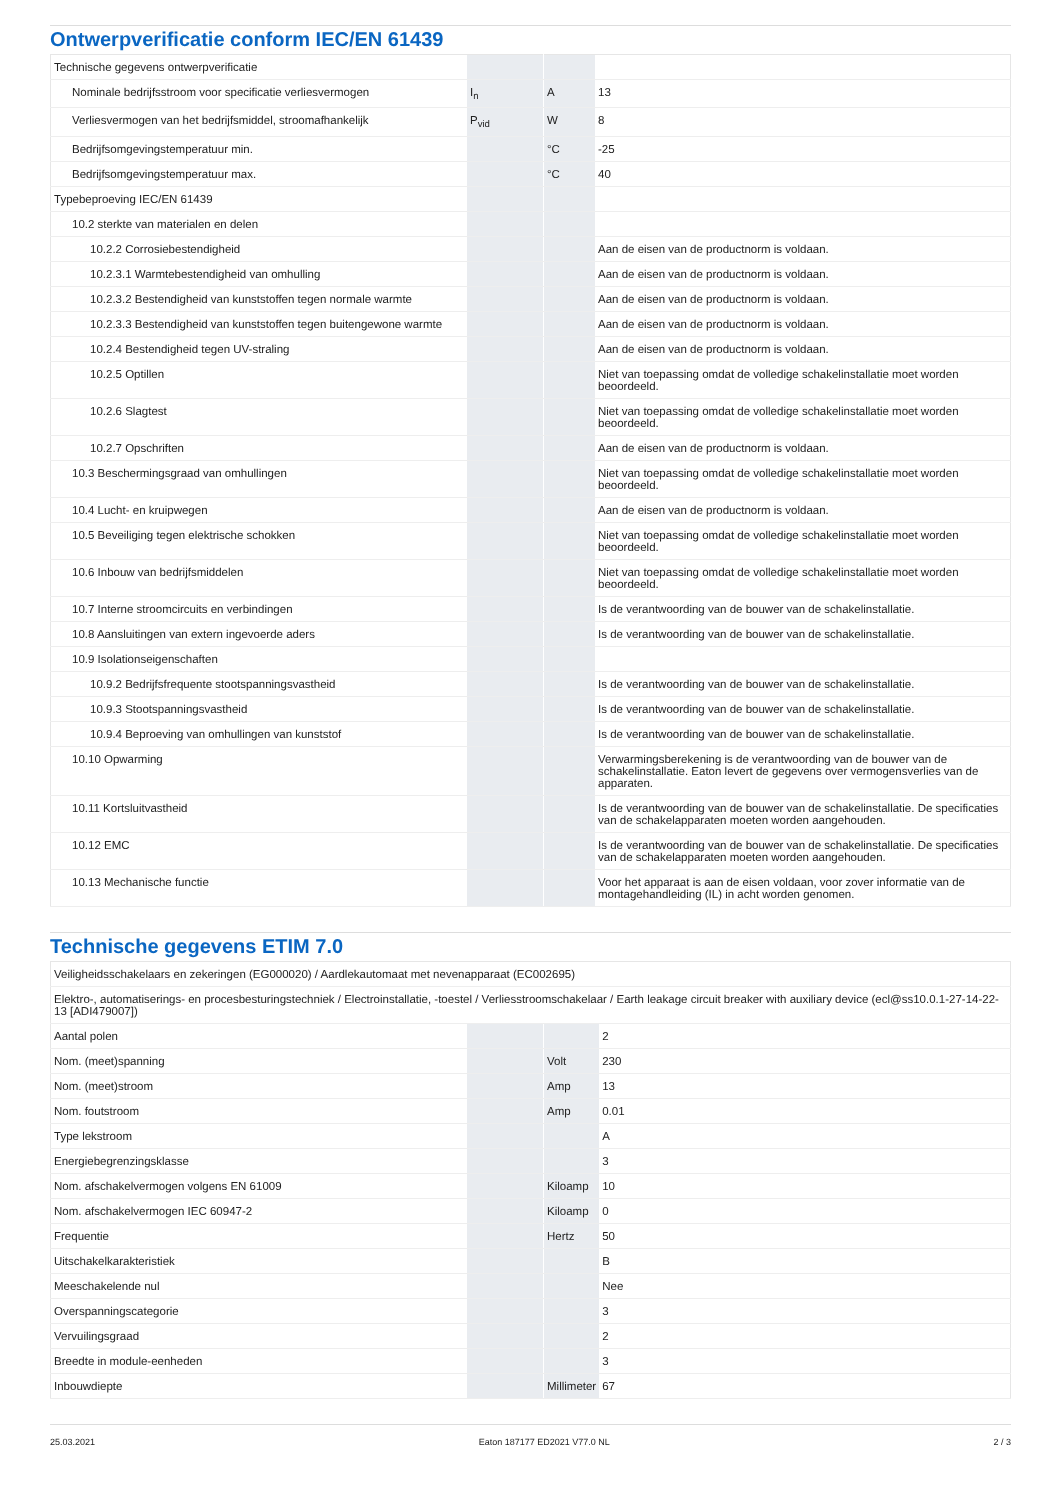Ontwerpverificatie conform IEC/EN 61439
| Technische gegevens ontwerpverificatie | | | |
| Nominale bedrijfsstroom voor specificatie verliesvermogen | I<sub>n</sub> | A | 13 |
| Verliesvermogen van het bedrijfsmiddel, stroomafhankelijk | P<sub>vid</sub> | W | 8 |
| Bedrijfsomgevingstemperatuur min. | | °C | -25 |
| Bedrijfsomgevingstemperatuur max. | | °C | 40 |
| Typebeproeving IEC/EN 61439 | | | |
| 10.2 sterkte van materialen en delen | | | |
| 10.2.2 Corrosiebestendigheid | | | Aan de eisen van de productnorm is voldaan. |
| 10.2.3.1 Warmtebestendigheid van omhulling | | | Aan de eisen van de productnorm is voldaan. |
| 10.2.3.2 Bestendigheid van kunststoffen tegen normale warmte | | | Aan de eisen van de productnorm is voldaan. |
| 10.2.3.3 Bestendigheid van kunststoffen tegen buitengewone warmte | | | Aan de eisen van de productnorm is voldaan. |
| 10.2.4 Bestendigheid tegen UV-straling | | | Aan de eisen van de productnorm is voldaan. |
| 10.2.5 Optillen | | | Niet van toepassing omdat de volledige schakelinstallatie moet worden beoordeeld. |
| 10.2.6 Slagtest | | | Niet van toepassing omdat de volledige schakelinstallatie moet worden beoordeeld. |
| 10.2.7 Opschriften | | | Aan de eisen van de productnorm is voldaan. |
| 10.3 Beschermingsgraad van omhullingen | | | Niet van toepassing omdat de volledige schakelinstallatie moet worden beoordeeld. |
| 10.4 Lucht- en kruipwegen | | | Aan de eisen van de productnorm is voldaan. |
| 10.5 Beveiliging tegen elektrische schokken | | | Niet van toepassing omdat de volledige schakelinstallatie moet worden beoordeeld. |
| 10.6 Inbouw van bedrijfsmiddelen | | | Niet van toepassing omdat de volledige schakelinstallatie moet worden beoordeeld. |
| 10.7 Interne stroomcircuits en verbindingen | | | Is de verantwoording van de bouwer van de schakelinstallatie. |
| 10.8 Aansluitingen van extern ingevoerde aders | | | Is de verantwoording van de bouwer van de schakelinstallatie. |
| 10.9 Isolationseigenschaften | | | |
| 10.9.2 Bedrijfsfrequente stootspanningsvastheid | | | Is de verantwoording van de bouwer van de schakelinstallatie. |
| 10.9.3 Stootspanningsvastheid | | | Is de verantwoording van de bouwer van de schakelinstallatie. |
| 10.9.4 Beproeving van omhullingen van kunststof | | | Is de verantwoording van de bouwer van de schakelinstallatie. |
| 10.10 Opwarming | | | Verwarmingsberekening is de verantwoording van de bouwer van de schakelinstallatie. Eaton levert de gegevens over vermogensverlies van de apparaten. |
| 10.11 Kortsluitvastheid | | | Is de verantwoording van de bouwer van de schakelinstallatie. De specificaties van de schakelapparaten moeten worden aangehouden. |
| 10.12 EMC | | | Is de verantwoording van de bouwer van de schakelinstallatie. De specificaties van de schakelapparaten moeten worden aangehouden. |
| 10.13 Mechanische functie | | | Voor het apparaat is aan de eisen voldaan, voor zover informatie van de montagehandleiding (IL) in acht worden genomen. |
Technische gegevens ETIM 7.0
| Veiligheidsschakelaars en zekeringen (EG000020) / Aardlekautomaat met nevenapparaat (EC002695) | | | |
| Elektro-, automatiserings- en procesbesturingstechniek / Electroinstallatie, -toestel / Verliesstroomschakelaar / Earth leakage circuit breaker with auxiliary device (ecl@ss10.0.1-27-14-22-13 [ADI479007]) | | | |
| Aantal polen | | | 2 |
| Nom. (meet)spanning | | Volt | 230 |
| Nom. (meet)stroom | | Amp | 13 |
| Nom. foutstroom | | Amp | 0.01 |
| Type lekstroom | | | A |
| Energiebegrenzingsklasse | | | 3 |
| Nom. afschakelvermogen volgens EN 61009 | | Kiloamp | 10 |
| Nom. afschakelvermogen IEC 60947-2 | | Kiloamp | 0 |
| Frequentie | | Hertz | 50 |
| Uitschakelkarakteristiek | | | B |
| Meeschakelende nul | | | Nee |
| Overspanningscategorie | | | 3 |
| Vervuilingsgraad | | | 2 |
| Breedte in module-eenheden | | | 3 |
| Inbouwdiepte | | Millimeter | 67 |
25.03.2021 Eaton 187177 ED2021 V77.0 NL 2 / 3